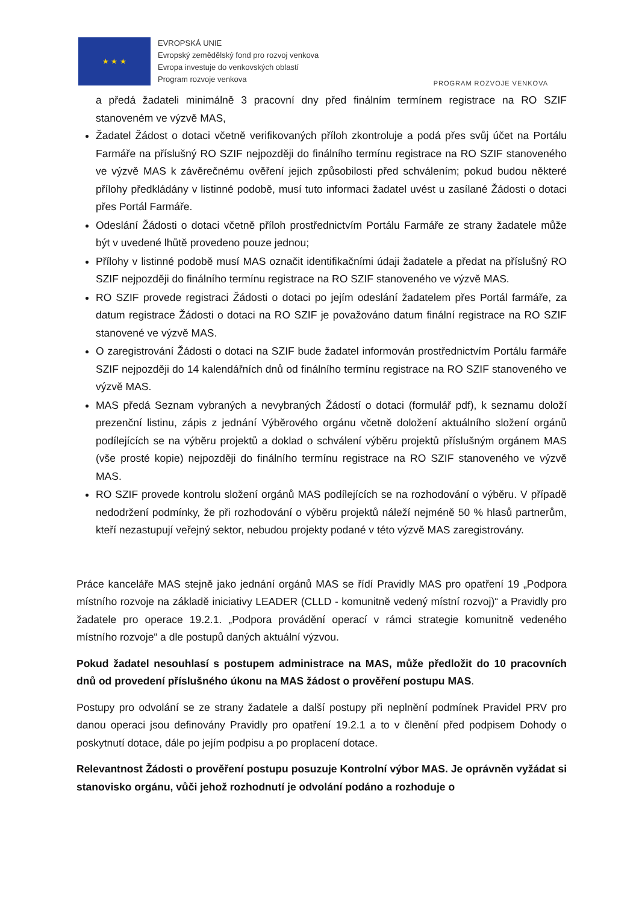★ ★ ★
EVROPSKÁ UNIE
Evropský zemědělský fond pro rozvoj venkova
Evropa investuje do venkovských oblastí
Program rozvoje venkova
PROGRAM ROZVOJE VENKOVA
a předá žadateli minimálně 3 pracovní dny před finálním termínem registrace na RO SZIF stanoveném ve výzvě MAS,
Žadatel Žádost o dotaci včetně verifikovaných příloh zkontroluje a podá přes svůj účet na Portálu Farmáře na příslušný RO SZIF nejpozději do finálního termínu registrace na RO SZIF stanoveného ve výzvě MAS k závěrečnému ověření jejich způsobilosti před schválením; pokud budou některé přílohy předkládány v listinné podobě, musí tuto informaci žadatel uvést u zasílané Žádosti o dotaci přes Portál Farmáře.
Odeslání Žádosti o dotaci včetně příloh prostřednictvím Portálu Farmáře ze strany žadatele může být v uvedené lhůtě provedeno pouze jednou;
Přílohy v listinné podobě musí MAS označit identifikačními údaji žadatele a předat na příslušný RO SZIF nejpozději do finálního termínu registrace na RO SZIF stanoveného ve výzvě MAS.
RO SZIF provede registraci Žádosti o dotaci po jejím odeslání žadatelem přes Portál farmáře, za datum registrace Žádosti o dotaci na RO SZIF je považováno datum finální registrace na RO SZIF stanovené ve výzvě MAS.
O zaregistrování Žádosti o dotaci na SZIF bude žadatel informován prostřednictvím Portálu farmáře SZIF nejpozději do 14 kalendářních dnů od finálního termínu registrace na RO SZIF stanoveného ve výzvě MAS.
MAS předá Seznam vybraných a nevybraných Žádostí o dotaci (formulář pdf), k seznamu doloží prezenční listinu, zápis z jednání Výběrového orgánu včetně doložení aktuálního složení orgánů podílejících se na výběru projektů a doklad o schválení výběru projektů příslušným orgánem MAS (vše prosté kopie) nejpozději do finálního termínu registrace na RO SZIF stanoveného ve výzvě MAS.
RO SZIF provede kontrolu složení orgánů MAS podílejících se na rozhodování o výběru. V případě nedodržení podmínky, že při rozhodování o výběru projektů náleží nejméně 50 % hlasů partnerům, kteří nezastupují veřejný sektor, nebudou projekty podané v této výzvě MAS zaregistrovány.
Práce kanceláře MAS stejně jako jednání orgánů MAS se řídí Pravidly MAS pro opatření 19 „Podpora místního rozvoje na základě iniciativy LEADER (CLLD - komunitně vedený místní rozvoj)“ a Pravidly pro žadatele pro operace 19.2.1. „Podpora provádění operací v rámci strategie komunitně vedeného místního rozvoje“ a dle postupů daných aktuální výzvou.
Pokud žadatel nesouhlasí s postupem administrace na MAS, může předložit do 10 pracovních dnů od provedení příslušného úkonu na MAS žádost o prověření postupu MAS.
Postupy pro odvolání se ze strany žadatele a další postupy při neplnění podmínek Pravidel PRV pro danou operaci jsou definovány Pravidly pro opatření 19.2.1 a to v členění před podpisem Dohody o poskytnutí dotace, dále po jejím podpisu a po proplacení dotace.
Relevantnost Žádosti o prověření postupu posuzuje Kontrolní výbor MAS. Je oprávněn vyžádat si stanovisko orgánu, vůči jehož rozhodnutí je odvolání podáno a rozhoduje o